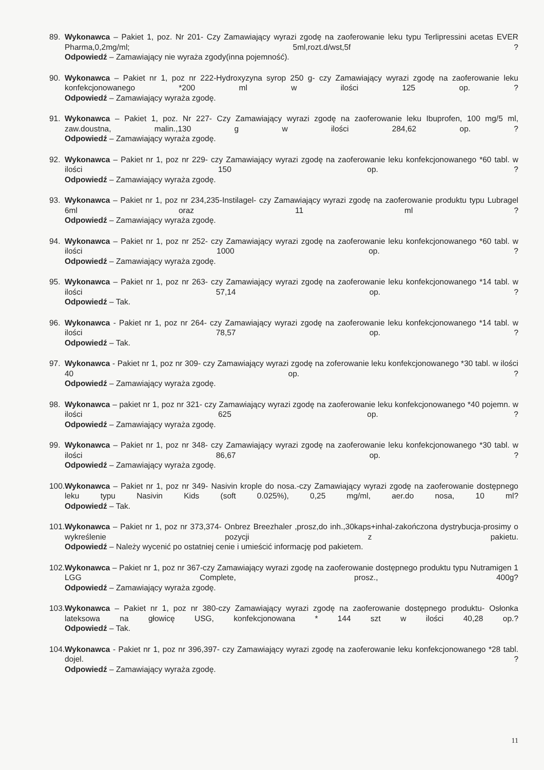89. Wykonawca – Pakiet 1, poz. Nr 201- Czy Zamawiający wyrazi zgodę na zaoferowanie leku typu Terlipressini acetas EVER Pharma,0,2mg/ml; 5ml,rozt.d/wst,5f ?
Odpowiedź – Zamawiający nie wyraża zgody(inna pojemność).
90. Wykonawca – Pakiet nr 1, poz nr 222-Hydroxyzyna syrop 250 g- czy Zamawiający wyrazi zgodę na zaoferowanie leku konfekcjonowanego *200 ml w ilości 125 op. ?
Odpowiedź – Zamawiający wyraża zgodę.
91. Wykonawca – Pakiet 1, poz. Nr 227- Czy Zamawiający wyrazi zgodę na zaoferowanie leku Ibuprofen, 100 mg/5 ml, zaw.doustna, malin.,130 g w ilości 284,62 op. ?
Odpowiedź – Zamawiający wyraża zgodę.
92. Wykonawca – Pakiet nr 1, poz nr 229- czy Zamawiający wyrazi zgodę na zaoferowanie leku konfekcjonowanego *60 tabl. w ilości 150 op. ?
Odpowiedź – Zamawiający wyraża zgodę.
93. Wykonawca – Pakiet nr 1, poz nr 234,235-Instilagel- czy Zamawiający wyrazi zgodę na zaoferowanie produktu typu Lubragel 6ml oraz 11 ml ?
Odpowiedź – Zamawiający wyraża zgodę.
94. Wykonawca – Pakiet nr 1, poz nr 252- czy Zamawiający wyrazi zgodę na zaoferowanie leku konfekcjonowanego *60 tabl. w ilości 1000 op. ?
Odpowiedź – Zamawiający wyraża zgodę.
95. Wykonawca – Pakiet nr 1, poz nr 263- czy Zamawiający wyrazi zgodę na zaoferowanie leku konfekcjonowanego *14 tabl. w ilości 57,14 op. ?
Odpowiedź – Tak.
96. Wykonawca - Pakiet nr 1, poz nr 264- czy Zamawiający wyrazi zgodę na zaoferowanie leku konfekcjonowanego *14 tabl. w ilości 78,57 op. ?
Odpowiedź – Tak.
97. Wykonawca - Pakiet nr 1, poz nr 309- czy Zamawiający wyrazi zgodę na zoferowanie leku konfekcjonowanego *30 tabl. w ilości 40 op. ?
Odpowiedź – Zamawiający wyraża zgodę.
98. Wykonawca – pakiet nr 1, poz nr 321- czy Zamawiający wyrazi zgodę na zaoferowanie leku konfekcjonowanego *40 pojemn. w ilości 625 op. ?
Odpowiedź – Zamawiający wyraża zgodę.
99. Wykonawca – Pakiet nr 1, poz nr 348- czy Zamawiający wyrazi zgodę na zaoferowanie leku konfekcjonowanego *30 tabl. w ilości 86,67 op. ?
Odpowiedź – Zamawiający wyraża zgodę.
100.
Wykonawca – Pakiet nr 1, poz nr 349- Nasivin krople do nosa.-czy Zamawiający wyrazi zgodę na zaoferowanie dostępnego leku typu Nasivin Kids (soft 0.025%), 0,25 mg/ml, aer.do nosa, 10 ml?
Odpowiedź – Tak.
101.
Wykonawca – Pakiet nr 1, poz nr 373,374- Onbrez Breezhaler ,prosz,do inh.,30kaps+inhal-zakończona dystrybucja-prosimy o wykreślenie pozycji z pakietu.
Odpowiedź – Należy wycenić po ostatniej cenie i umieścić informację pod pakietem.
102.
Wykonawca – Pakiet nr 1, poz nr 367-czy Zamawiający wyrazi zgodę na zaoferowanie dostępnego produktu typu Nutramigen 1 LGG Complete, prosz., 400g?
Odpowiedź – Zamawiający wyraża zgodę.
103.
Wykonawca – Pakiet nr 1, poz nr 380-czy Zamawiający wyrazi zgodę na zaoferowanie dostępnego produktu- Osłonka lateksowa na głowicę USG, konfekcjonowana * 144 szt w ilości 40,28 op.?
Odpowiedź – Tak.
104.
Wykonawca - Pakiet nr 1, poz nr 396,397- czy Zamawiający wyrazi zgodę na zaoferowanie leku konfekcjonowanego *28 tabl. dojel. ?
Odpowiedź – Zamawiający wyraża zgodę.
11